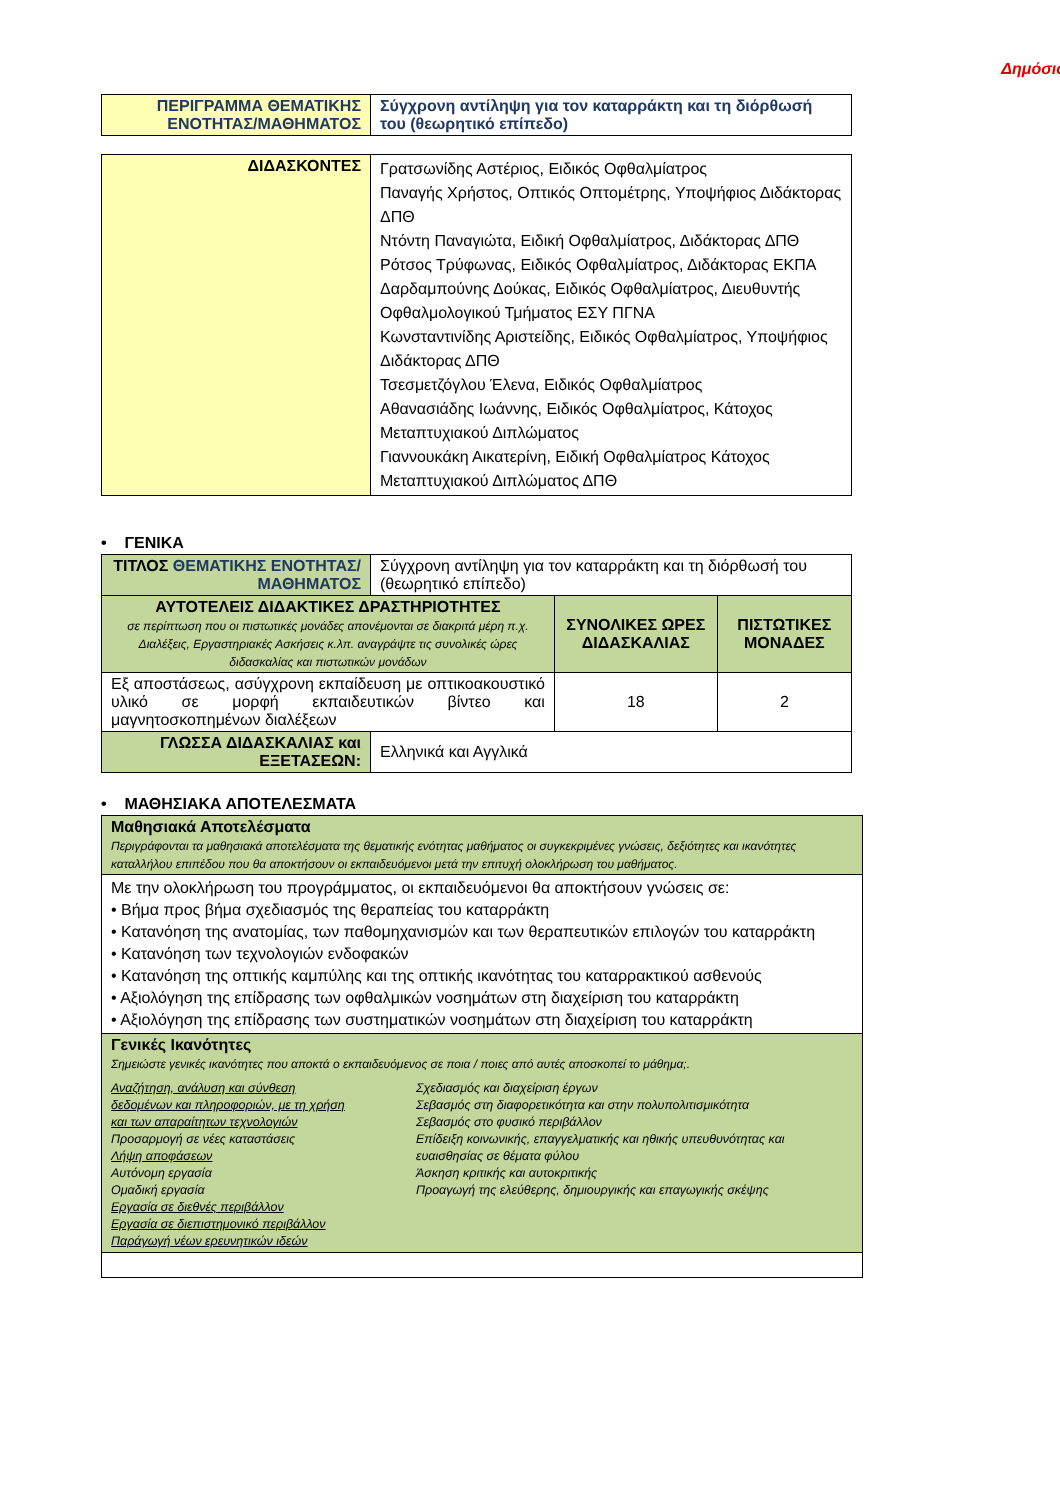Δημόσιο
| ΠΕΡΙΓΡΑΜΜΑ ΘΕΜΑΤΙΚΗΣ ΕΝΟΤΗΤΑΣ/ΜΑΘΗΜΑΤΟΣ | Σύγχρονη αντίληψη για τον καταρράκτη και τη διόρθωσή του (θεωρητικό επίπεδο) |
| ΔΙΔΑΣΚΟΝΤΕΣ | Γρατσωνίδης Αστέριος, Ειδικός Οφθαλμίατρος Παναγής Χρήστος, Οπτικός Οπτομέτρης, Υποψήφιος Διδάκτορας ΔΠΘ Ντόντη Παναγιώτα, Ειδική Οφθαλμίατρος, Διδάκτορας ΔΠΘ Ρότσος Τρύφωνας, Ειδικός Οφθαλμίατρος, Διδάκτορας ΕΚΠΑ Δαρδαμπούνης Δούκας, Ειδικός Οφθαλμίατρος, Διευθυντής Οφθαλμολογικού Τμήματος ΕΣΥ ΠΓΝΑ Κωνσταντινίδης Αριστείδης, Ειδικός Οφθαλμίατρος, Υποψήφιος Διδάκτορας ΔΠΘ Τσεσμετζόγλου Έλενα, Ειδικός Οφθαλμίατρος Αθανασιάδης Ιωάννης, Ειδικός Οφθαλμίατρος, Κάτοχος Μεταπτυχιακού Διπλώματος Γιαννουκάκη Αικατερίνη, Ειδική Οφθαλμίατρος Κάτοχος Μεταπτυχιακού Διπλώματος ΔΠΘ |
• ΓΕΝΙΚΑ
| ΤΙΤΛΟΣ ΘΕΜΑΤΙΚΗΣ ΕΝΟΤΗΤΑΣ/ΜΑΘΗΜΑΤΟΣ | Σύγχρονη αντίληψη για τον καταρράκτη και τη διόρθωσή του (θεωρητικό επίπεδο) | | |
| ΑΥΤΟΤΕΛΕΙΣ ΔΙΔΑΚΤΙΚΕΣ ΔΡΑΣΤΗΡΙΟΤΗΤΕΣ σε περίπτωση που οι πιστωτικές μονάδες απονέμονται σε διακριτά μέρη π.χ. Διαλέξεις, Εργαστηριακές Ασκήσεις κ.λπ. αναγράψτε τις συνολικές ώρες διδασκαλίας και πιστωτικών μονάδων | | ΣΥΝΟΛΙΚΕΣ ΩΡΕΣ ΔΙΔΑΣΚΑΛΙΑΣ | ΠΙΣΤΩΤΙΚΕΣ ΜΟΝΑΔΕΣ |
| Εξ αποστάσεως, ασύγχρονη εκπαίδευση με οπτικοακουστικό υλικό σε μορφή εκπαιδευτικών βίντεο και μαγνητοσκοπημένων διαλέξεων | | 18 | 2 |
| ΓΛΩΣΣΑ ΔΙΔΑΣΚΑΛΙΑΣ και ΕΞΕΤΑΣΕΩΝ: | Ελληνικά και Αγγλικά | | |
• ΜΑΘΗΣΙΑΚΑ ΑΠΟΤΕΛΕΣΜΑΤΑ
| Μαθησιακά Αποτελέσματα Περιγράφονται τα μαθησιακά αποτελέσματα της θεματικής ενότητας μαθήματος οι συγκεκριμένες γνώσεις, δεξιότητες και ικανότητες καταλλήλου επιπέδου που θα αποκτήσουν οι εκπαιδευόμενοι μετά την επιτυχή ολοκλήρωση του μαθήματος. |
| Με την ολοκλήρωση του προγράμματος, οι εκπαιδευόμενοι θα αποκτήσουν γνώσεις σε: • Βήμα προς βήμα σχεδιασμός της θεραπείας του καταρράκτη • Κατανόηση της ανατομίας, των παθομηχανισμών και των θεραπευτικών επιλογών του καταρράκτη • Κατανόηση των τεχνολογιών ενδοφακών • Κατανόηση της οπτικής καμπύλης και της οπτικής ικανότητας του καταρρακτικού ασθενούς • Αξιολόγηση της επίδρασης των οφθαλμικών νοσημάτων στη διαχείριση του καταρράκτη • Αξιολόγηση της επίδρασης των συστηματικών νοσημάτων στη διαχείριση του καταρράκτη |
| Γενικές Ικανότητες Σημειώστε γενικές ικανότητες που αποκτά ο εκπαιδευόμενος σε ποια / ποιες από αυτές αποσκοπεί το μάθημα;. Αναζήτηση, ανάλυση και σύνθεση δεδομένων και πληροφοριών, με τη χρήση και των απαραίτητων τεχνολογιών Προσαρμογή σε νέες καταστάσεις Λήψη αποφάσεων Αυτόνομη εργασία Ομαδική εργασία Εργασία σε διεθνές περιβάλλον Εργασία σε διεπιστημονικό περιβάλλον Παράγωγή νέων ερευνητικών ιδεών Σχεδιασμός και διαχείριση έργων Σεβασμός στη διαφορετικότητα και στην πολυπολιτισμικότητα Σεβασμός στο φυσικό περιβάλλον Επίδειξη κοινωνικής, επαγγελματικής και ηθικής υπευθυνότητας και ευαισθησίας σε θέματα φύλου Άσκηση κριτικής και αυτοκριτικής Προαγωγή της ελεύθερης, δημιουργικής και επαγωγικής σκέψης |